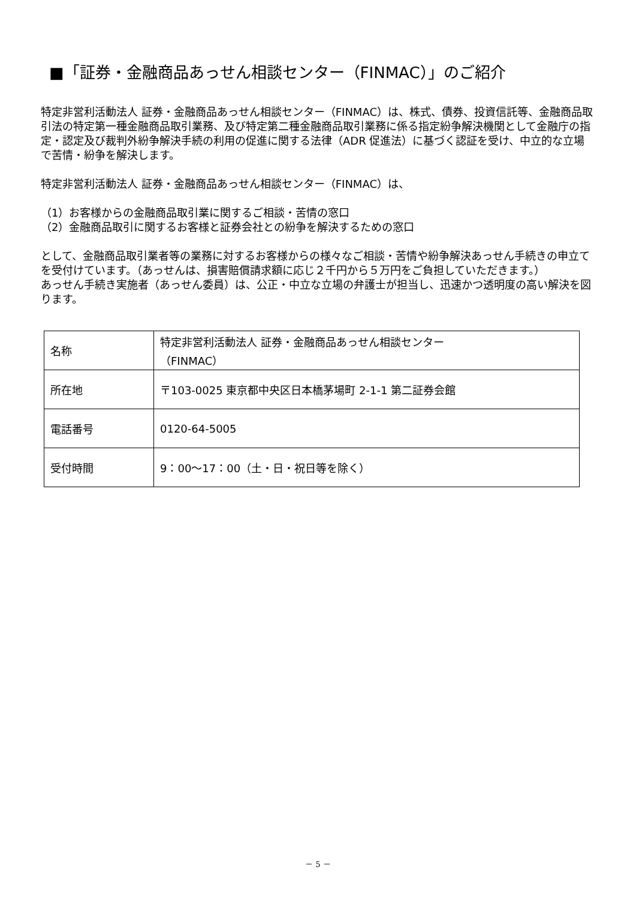■「証券・金融商品あっせん相談センター（FINMAC）」のご紹介
特定非営利活動法人 証券・金融商品あっせん相談センター（FINMAC）は、株式、債券、投資信託等、金融商品取引法の特定第一種金融商品取引業務、及び特定第二種金融商品取引業務に係る指定紛争解決機関として金融庁の指定・認定及び裁判外紛争解決手続の利用の促進に関する法律（ADR 促進法）に基づく認証を受け、中立的な立場で苦情・紛争を解決します。
特定非営利活動法人 証券・金融商品あっせん相談センター（FINMAC）は、
（1）お客様からの金融商品取引業に関するご相談・苦情の窓口
（2）金融商品取引に関するお客様と証券会社との紛争を解決するための窓口
として、金融商品取引業者等の業務に対するお客様からの様々なご相談・苦情や紛争解決あっせん手続きの申立てを受付けています。（あっせんは、損害賠償請求額に応じ２千円から５万円をご負担していただきます。）
あっせん手続き実施者（あっせん委員）は、公正・中立な立場の弁護士が担当し、迅速かつ透明度の高い解決を図ります。
| 名称 | 特定非営利活動法人 証券・金融商品あっせん相談センター （FINMAC） |
| 所在地 | 〒103-0025 東京都中央区日本橋茅場町 2-1-1 第二証券会館 |
| 電話番号 | 0120-64-5005 |
| 受付時間 | 9：00～17：00（土・日・祝日等を除く） |
－ 5 －